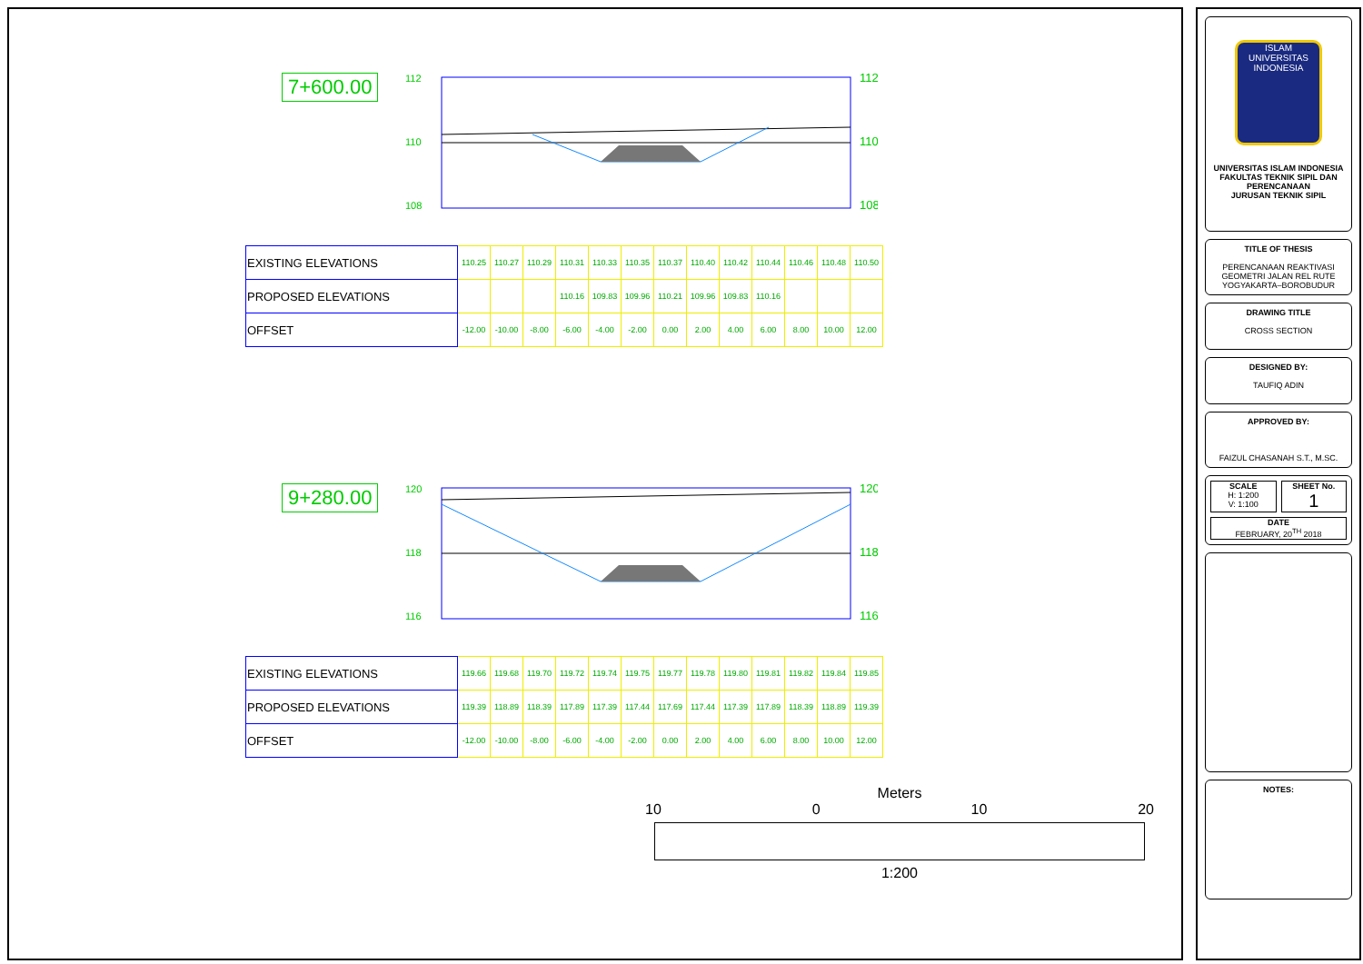7+600.00
112
110
108
112
110
108
| EXISTING ELEVATIONS | 110.25 | 110.27 | 110.29 | 110.31 | 110.33 | 110.35 | 110.37 | 110.40 | 110.42 | 110.44 | 110.46 | 110.48 | 110.50 |
| PROPOSED ELEVATIONS | | | | 110.16 | 109.83 | 109.96 | 110.21 | 109.96 | 109.83 | 110.16 | | | |
| OFFSET | -12.00 | -10.00 | -8.00 | -6.00 | -4.00 | -2.00 | 0.00 | 2.00 | 4.00 | 6.00 | 8.00 | 10.00 | 12.00 |
9+280.00
120
118
116
120
118
116
| EXISTING ELEVATIONS | 119.66 | 119.68 | 119.70 | 119.72 | 119.74 | 119.75 | 119.77 | 119.78 | 119.80 | 119.81 | 119.82 | 119.84 | 119.85 |
| PROPOSED ELEVATIONS | 119.39 | 118.89 | 118.39 | 117.89 | 117.39 | 117.44 | 117.69 | 117.44 | 117.39 | 117.89 | 118.39 | 118.89 | 119.39 |
| OFFSET | -12.00 | -10.00 | -8.00 | -6.00 | -4.00 | -2.00 | 0.00 | 2.00 | 4.00 | 6.00 | 8.00 | 10.00 | 12.00 |
Meters
10 0 10 20
1:200
ISLAM
UNIVERSITAS INDONESIA
UNIVERSITAS ISLAM INDONESIA
FAKULTAS TEKNIK SIPIL DAN PERENCANAAN
JURUSAN TEKNIK SIPIL
TITLE OF THESIS
PERENCANAAN REAKTIVASI GEOMETRI JALAN REL RUTE YOGYAKARTA–BOROBUDUR
DRAWING TITLE
CROSS SECTION
DESIGNED BY:
TAUFIQ ADIN
APPROVED BY:
FAIZUL CHASANAH S.T., M.SC.
SCALE
H: 1:200
V: 1:100
SHEET No.
1
DATE
FEBRUARY, 20<sup>TH</sup> 2018
NOTES: